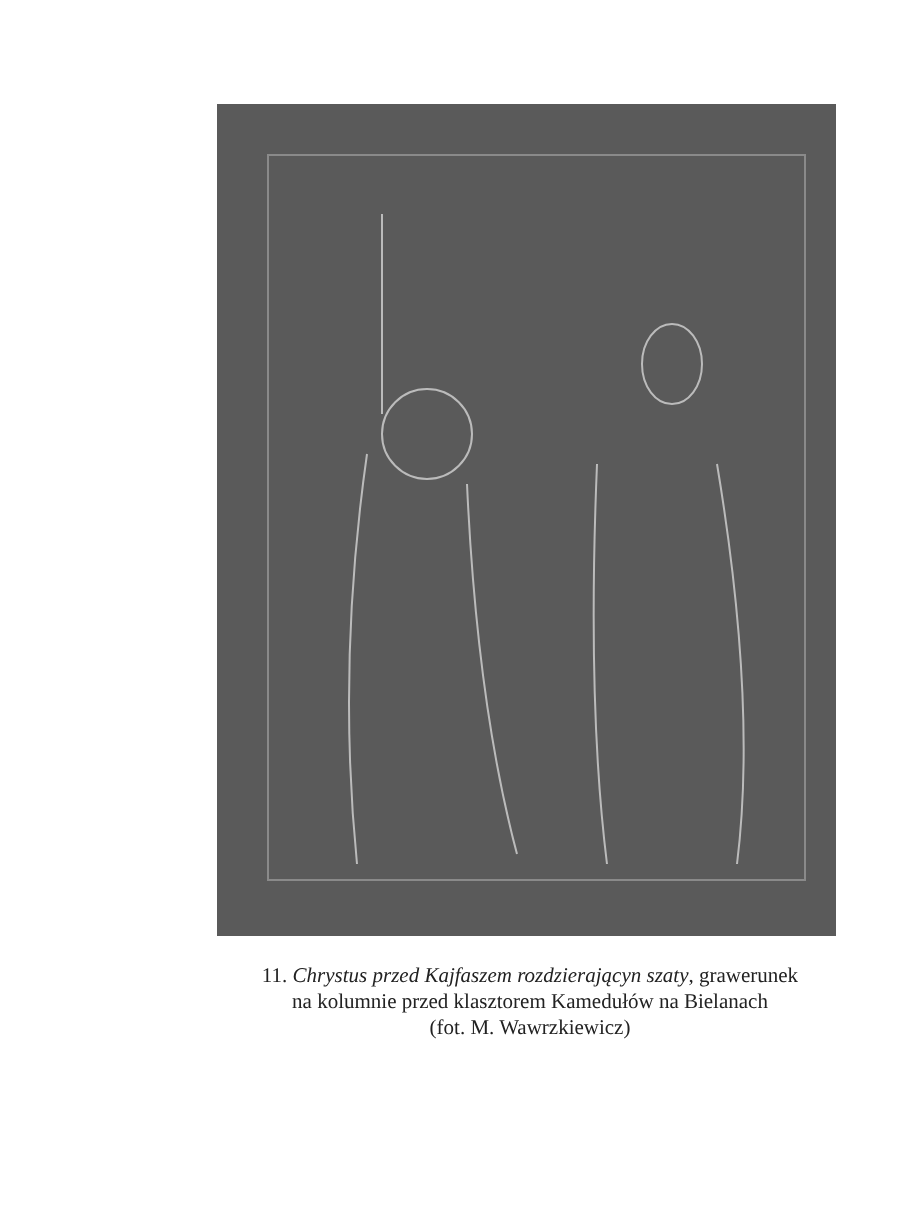11. Chrystus przed Kajfaszem rozdzierającyn szaty, grawerunek
na kolumnie przed klasztorem Kamedułów na Bielanach
(fot. M. Wawrzkiewicz)